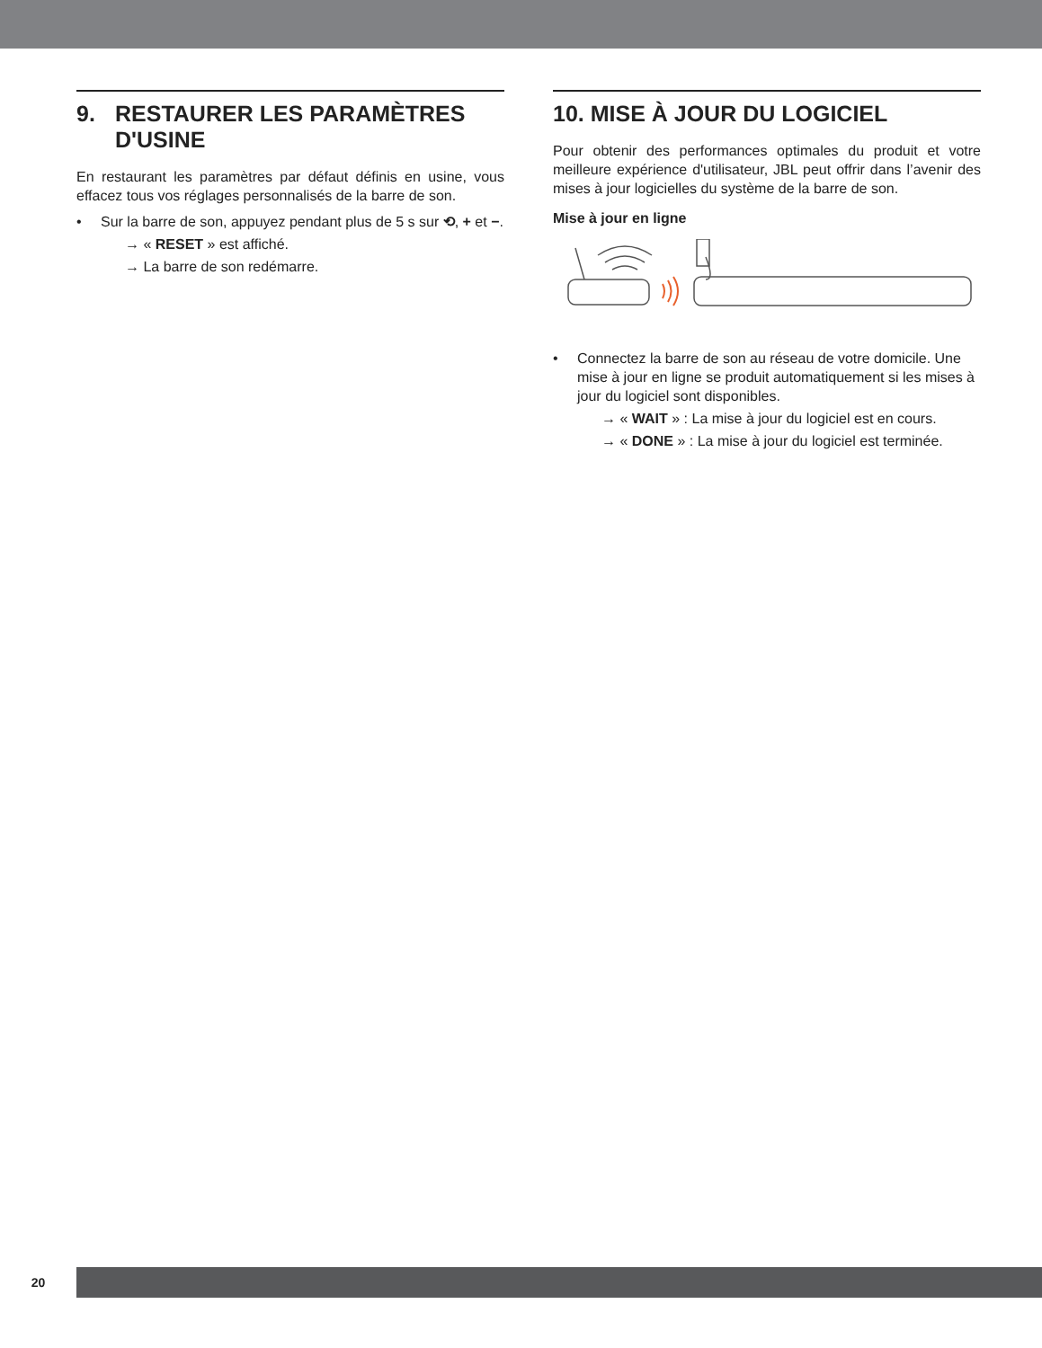9. RESTAURER LES PARAMÈTRES
D'USINE
En restaurant les paramètres par défaut définis en usine, vous effacez tous vos réglages personnalisés de la barre de son.
• Sur la barre de son, appuyez pendant plus de 5 s sur ⟲, + et −.
→ « RESET » est affiché.
→ La barre de son redémarre.
10. MISE À JOUR DU LOGICIEL
Pour obtenir des performances optimales du produit et votre meilleure expérience d'utilisateur, JBL peut offrir dans l’avenir des mises à jour logicielles du système de la barre de son.
Mise à jour en ligne
• Connectez la barre de son au réseau de votre domicile. Une mise à jour en ligne se produit automatiquement si les mises à jour du logiciel sont disponibles.
→ « WAIT » : La mise à jour du logiciel est en cours.
→ « DONE » : La mise à jour du logiciel est terminée.
20